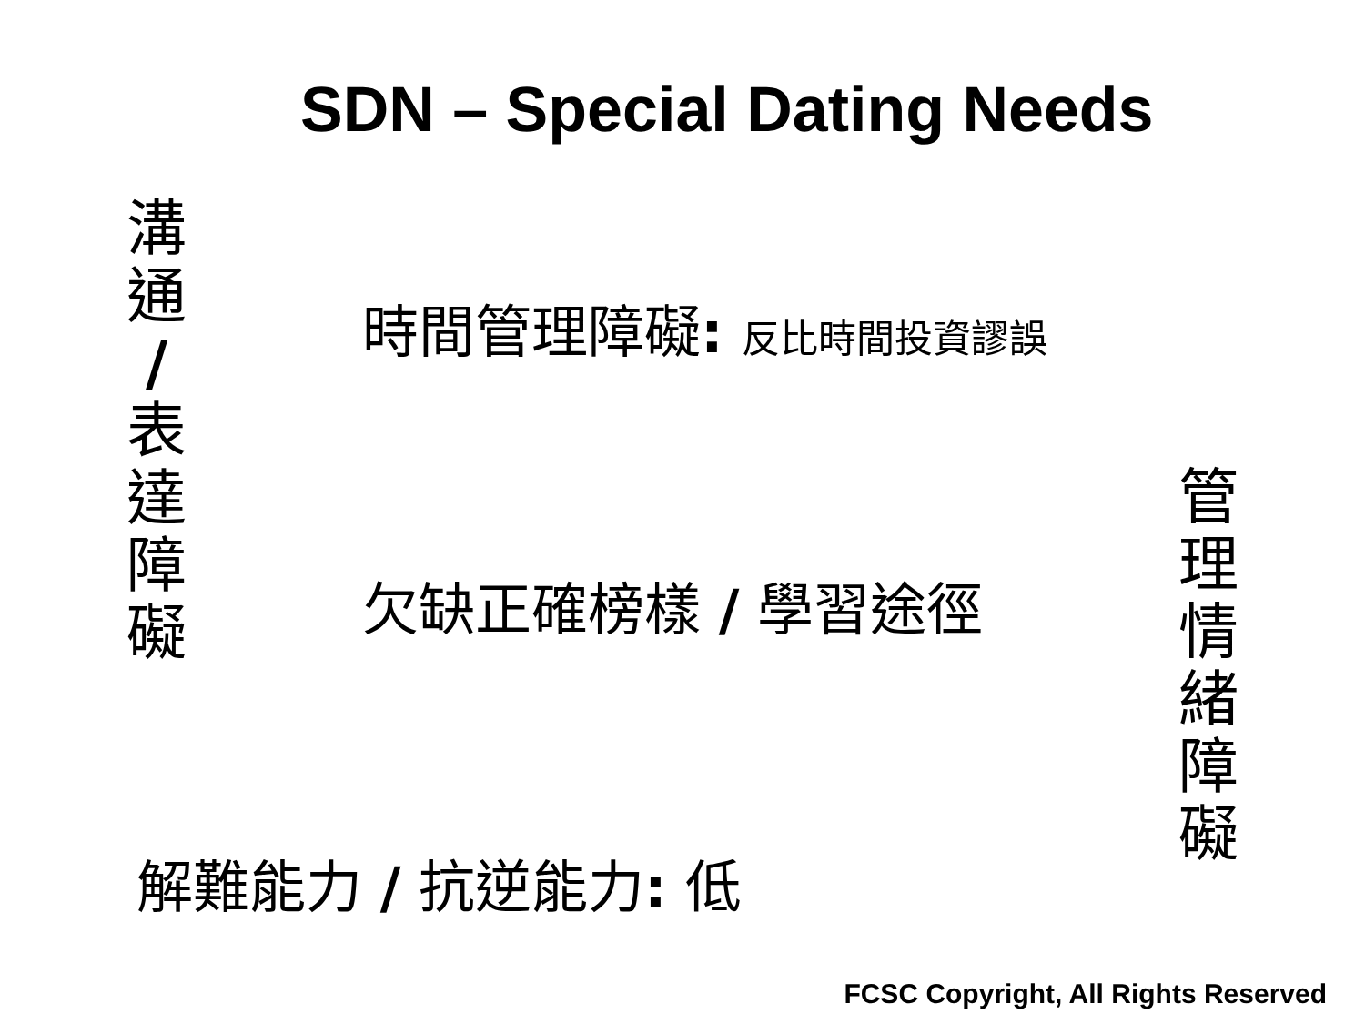SDN – Special Dating Needs
溝
通
/
表
達
障
礙
時間管理障礙: 反比時間投資謬誤
欠缺正確榜樣 / 學習途徑
解難能力 / 抗逆能力: 低
管
理
情
緒
障
礙
FCSC Copyright, All Rights Reserved